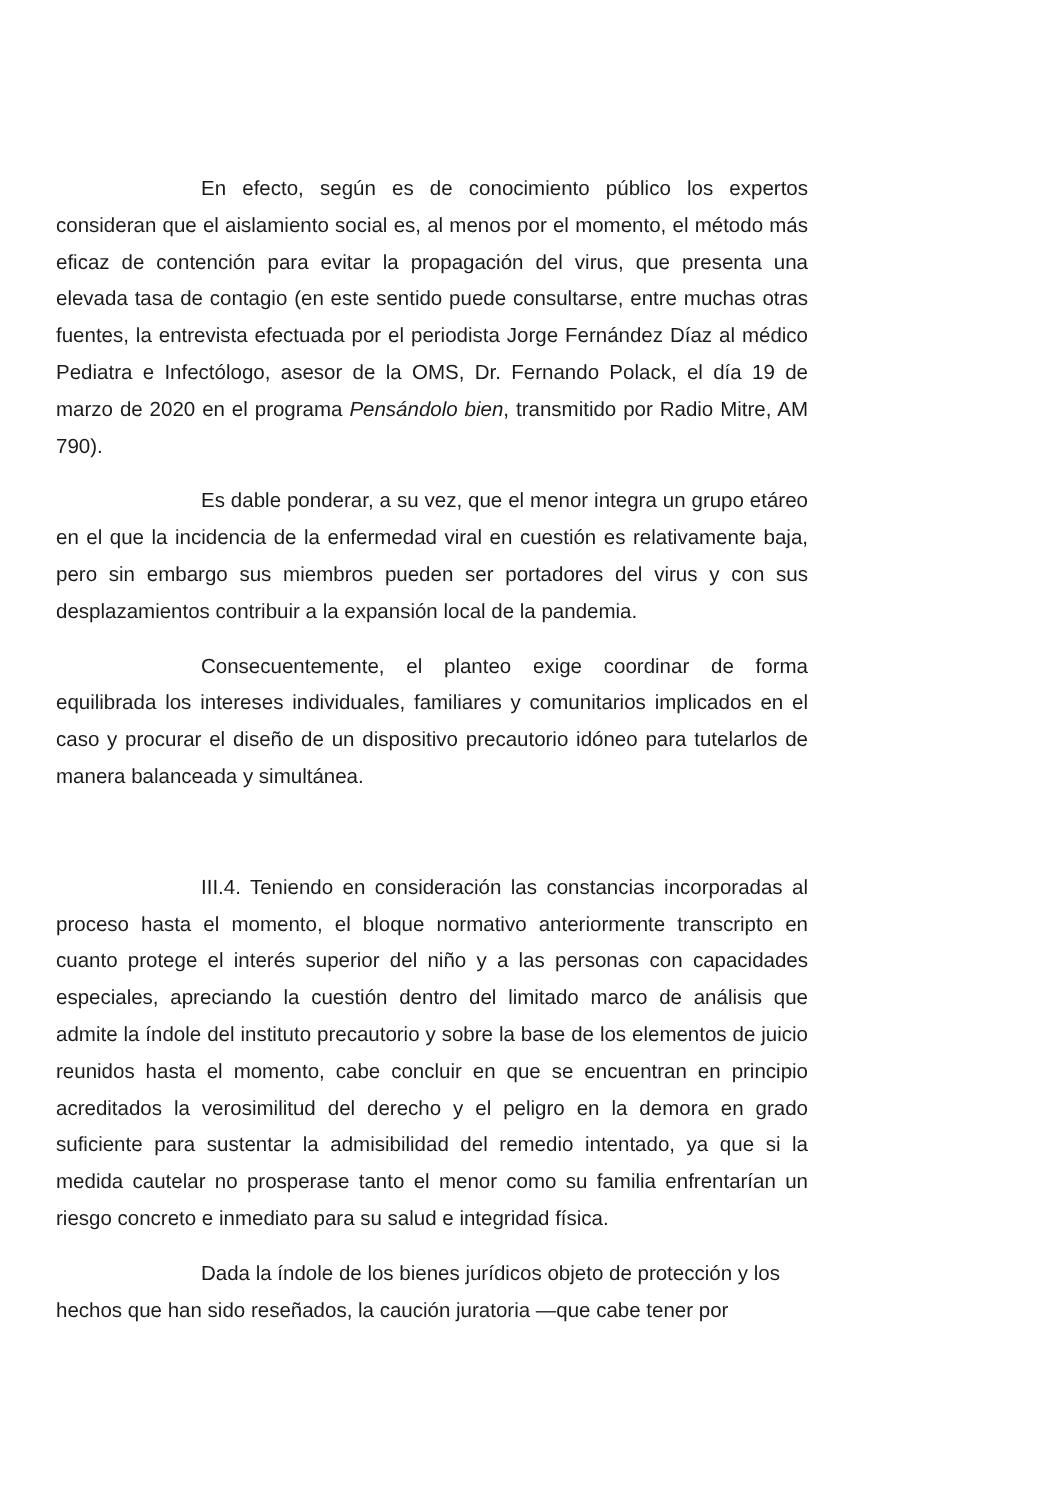En efecto, según es de conocimiento público los expertos consideran que el aislamiento social es, al menos por el momento, el método más eficaz de contención para evitar la propagación del virus, que presenta una elevada tasa de contagio (en este sentido puede consultarse, entre muchas otras fuentes, la entrevista efectuada por el periodista Jorge Fernández Díaz al médico Pediatra e Infectólogo, asesor de la OMS, Dr. Fernando Polack, el día 19 de marzo de 2020 en el programa Pensándolo bien, transmitido por Radio Mitre, AM 790).
Es dable ponderar, a su vez, que el menor integra un grupo etáreo en el que la incidencia de la enfermedad viral en cuestión es relativamente baja, pero sin embargo sus miembros pueden ser portadores del virus y con sus desplazamientos contribuir a la expansión local de la pandemia.
Consecuentemente, el planteo exige coordinar de forma equilibrada los intereses individuales, familiares y comunitarios implicados en el caso y procurar el diseño de un dispositivo precautorio idóneo para tutelarlos de manera balanceada y simultánea.
III.4. Teniendo en consideración las constancias incorporadas al proceso hasta el momento, el bloque normativo anteriormente transcripto en cuanto protege el interés superior del niño y a las personas con capacidades especiales, apreciando la cuestión dentro del limitado marco de análisis que admite la índole del instituto precautorio y sobre la base de los elementos de juicio reunidos hasta el momento, cabe concluir en que se encuentran en principio acreditados la verosimilitud del derecho y el peligro en la demora en grado suficiente para sustentar la admisibilidad del remedio intentado, ya que si la medida cautelar no prosperase tanto el menor como su familia enfrentarían un riesgo concreto e inmediato para su salud e integridad física.
Dada la índole de los bienes jurídicos objeto de protección y los hechos que han sido reseñados, la caución juratoria —que cabe tener por